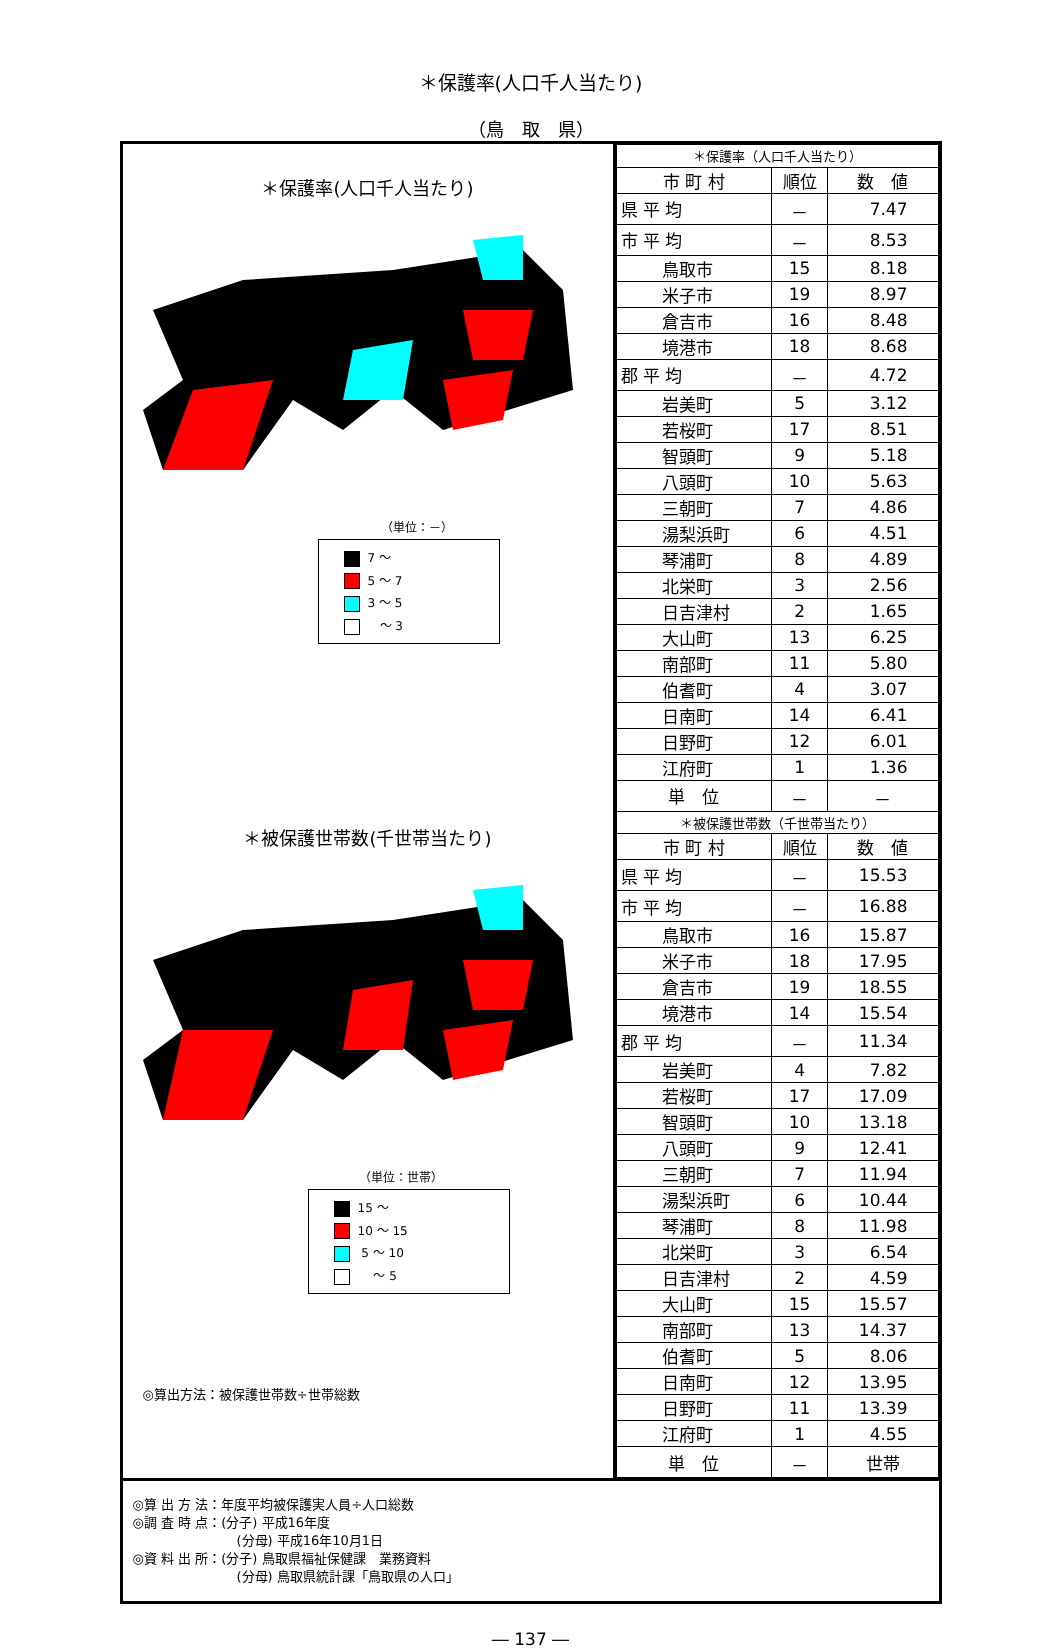＊保護率(人口千人当たり)
（鳥　取　県）
＊保護率(人口千人当たり)
（単位：－）
7 ～
5 ～ 7
3 ～ 5
　～ 3
＊被保護世帯数(千世帯当たり)
（単位：世帯）
15 ～
10 ～ 15
5 ～ 10
　 ～ 5
◎算出方法：被保護世帯数÷世帯総数
| ＊保護率（人口千人当たり） | | |
| 市 町 村 | 順位 | 数 値 |
| 県 平 均 | － | 7.47 |
| 市 平 均 | － | 8.53 |
| 鳥取市 | 15 | 8.18 |
| 米子市 | 19 | 8.97 |
| 倉吉市 | 16 | 8.48 |
| 境港市 | 18 | 8.68 |
| 郡 平 均 | － | 4.72 |
| 岩美町 | 5 | 3.12 |
| 若桜町 | 17 | 8.51 |
| 智頭町 | 9 | 5.18 |
| 八頭町 | 10 | 5.63 |
| 三朝町 | 7 | 4.86 |
| 湯梨浜町 | 6 | 4.51 |
| 琴浦町 | 8 | 4.89 |
| 北栄町 | 3 | 2.56 |
| 日吉津村 | 2 | 1.65 |
| 大山町 | 13 | 6.25 |
| 南部町 | 11 | 5.80 |
| 伯耆町 | 4 | 3.07 |
| 日南町 | 14 | 6.41 |
| 日野町 | 12 | 6.01 |
| 江府町 | 1 | 1.36 |
| 単 位 | － | － |
| ＊被保護世帯数（千世帯当たり） | | |
| 市 町 村 | 順位 | 数 値 |
| 県 平 均 | － | 15.53 |
| 市 平 均 | － | 16.88 |
| 鳥取市 | 16 | 15.87 |
| 米子市 | 18 | 17.95 |
| 倉吉市 | 19 | 18.55 |
| 境港市 | 14 | 15.54 |
| 郡 平 均 | － | 11.34 |
| 岩美町 | 4 | 7.82 |
| 若桜町 | 17 | 17.09 |
| 智頭町 | 10 | 13.18 |
| 八頭町 | 9 | 12.41 |
| 三朝町 | 7 | 11.94 |
| 湯梨浜町 | 6 | 10.44 |
| 琴浦町 | 8 | 11.98 |
| 北栄町 | 3 | 6.54 |
| 日吉津村 | 2 | 4.59 |
| 大山町 | 15 | 15.57 |
| 南部町 | 13 | 14.37 |
| 伯耆町 | 5 | 8.06 |
| 日南町 | 12 | 13.95 |
| 日野町 | 11 | 13.39 |
| 江府町 | 1 | 4.55 |
| 単 位 | － | 世帯 |
◎算 出 方 法：年度平均被保護実人員÷人口総数
◎調 査 時 点：(分子) 平成16年度
　　　　　　　　(分母) 平成16年10月1日
◎資 料 出 所：(分子) 鳥取県福祉保健課　業務資料
　　　　　　　　(分母) 鳥取県統計課「鳥取県の人口」
― 137 ―